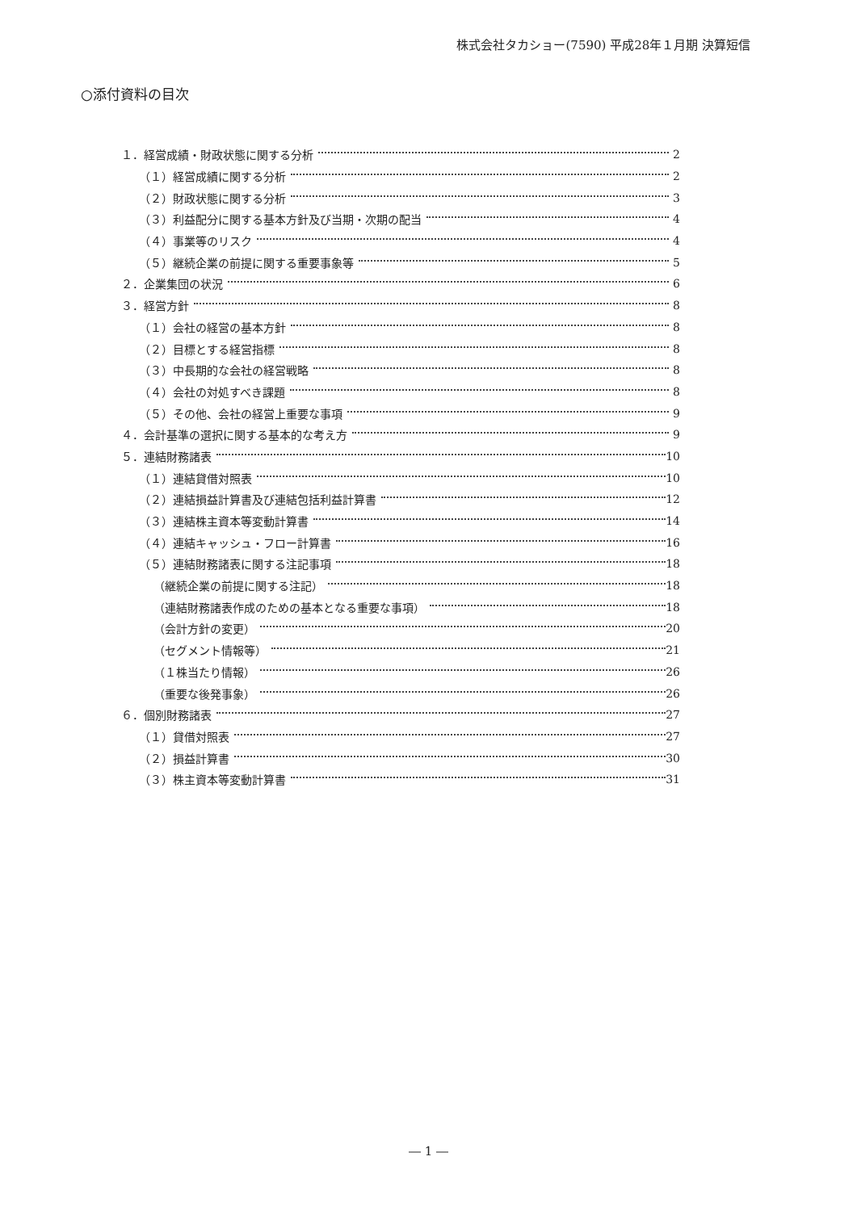株式会社タカショー(7590) 平成28年１月期 決算短信
○添付資料の目次
１．経営成績・財政状態に関する分析 2
（１）経営成績に関する分析 2
（２）財政状態に関する分析 3
（３）利益配分に関する基本方針及び当期・次期の配当 4
（４）事業等のリスク 4
（５）継続企業の前提に関する重要事象等 5
２．企業集団の状況 6
３．経営方針 8
（１）会社の経営の基本方針 8
（２）目標とする経営指標 8
（３）中長期的な会社の経営戦略 8
（４）会社の対処すべき課題 8
（５）その他、会社の経営上重要な事項 9
４．会計基準の選択に関する基本的な考え方 9
５．連結財務諸表 10
（１）連結貸借対照表 10
（２）連結損益計算書及び連結包括利益計算書 12
（３）連結株主資本等変動計算書 14
（４）連結キャッシュ・フロー計算書 16
（５）連結財務諸表に関する注記事項 18
（継続企業の前提に関する注記） 18
（連結財務諸表作成のための基本となる重要な事項） 18
（会計方針の変更） 20
（セグメント情報等） 21
（１株当たり情報） 26
（重要な後発事象） 26
６．個別財務諸表 27
（１）貸借対照表 27
（２）損益計算書 30
（３）株主資本等変動計算書 31
― 1 ―